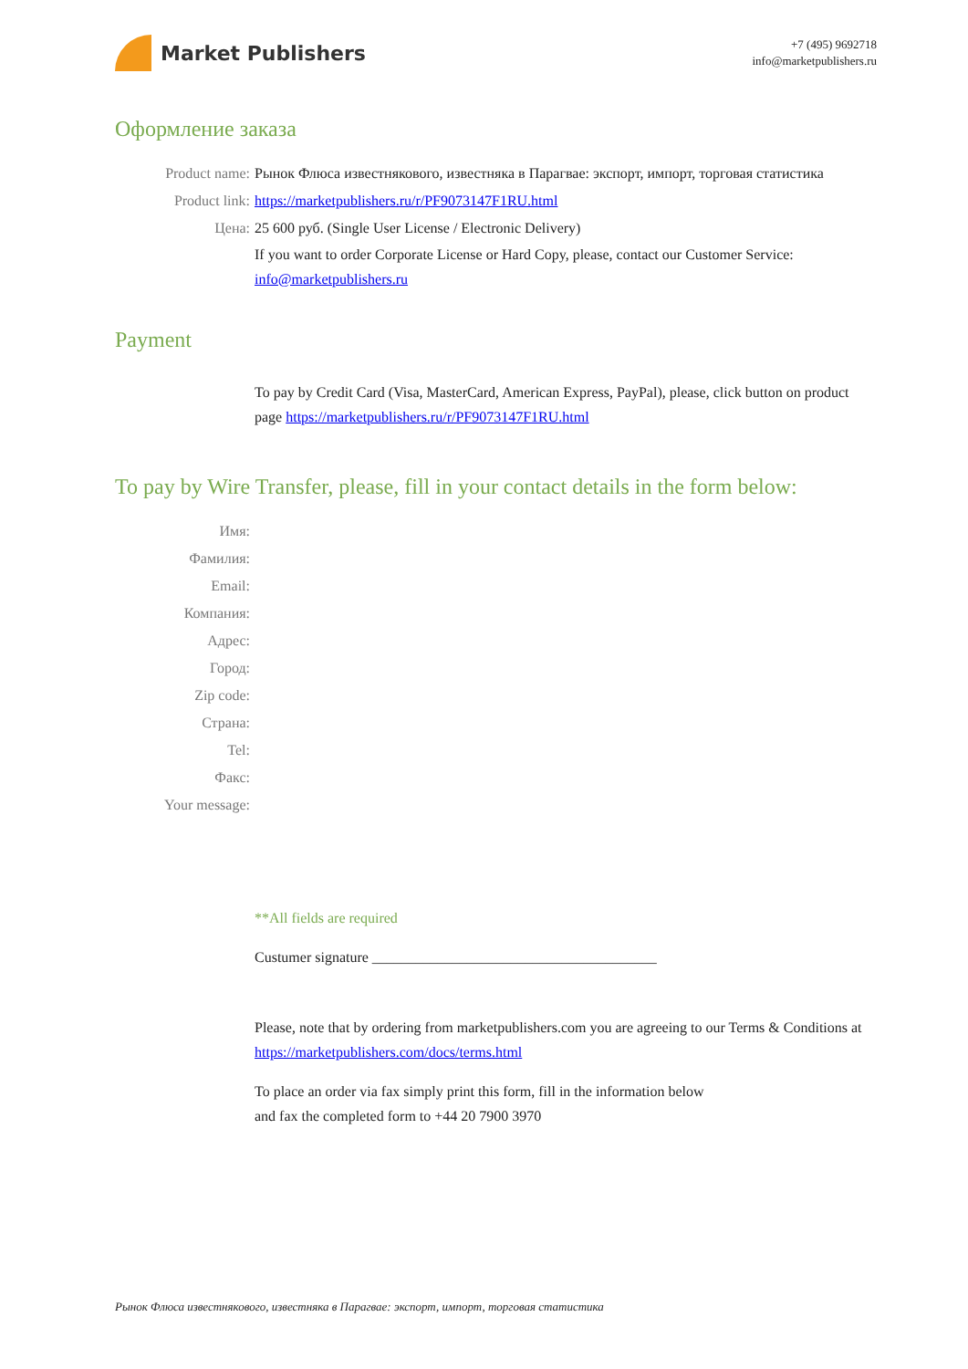Market Publishers
+7 (495) 9692718
info@marketpublishers.ru
Оформление заказа
Product name: Рынок Флюса известнякового, известняка в Парагвае: экспорт, импорт, торговая статистика
Product link: https://marketpublishers.ru/r/PF9073147F1RU.html
Цена: 25 600 руб. (Single User License / Electronic Delivery)
If you want to order Corporate License or Hard Copy, please, contact our Customer Service:
info@marketpublishers.ru
Payment
To pay by Credit Card (Visa, MasterCard, American Express, PayPal), please, click button on product page https://marketpublishers.ru/r/PF9073147F1RU.html
To pay by Wire Transfer, please, fill in your contact details in the form below:
Имя:
Фамилия:
Email:
Компания:
Адрес:
Город:
Zip code:
Страна:
Tel:
Факс:
Your message:
**All fields are required
Custumer signature _______________________________________
Please, note that by ordering from marketpublishers.com you are agreeing to our Terms & Conditions at https://marketpublishers.com/docs/terms.html
To place an order via fax simply print this form, fill in the information below
and fax the completed form to +44 20 7900 3970
Рынок Флюса известнякового, известняка в Парагвае: экспорт, импорт, торговая статистика